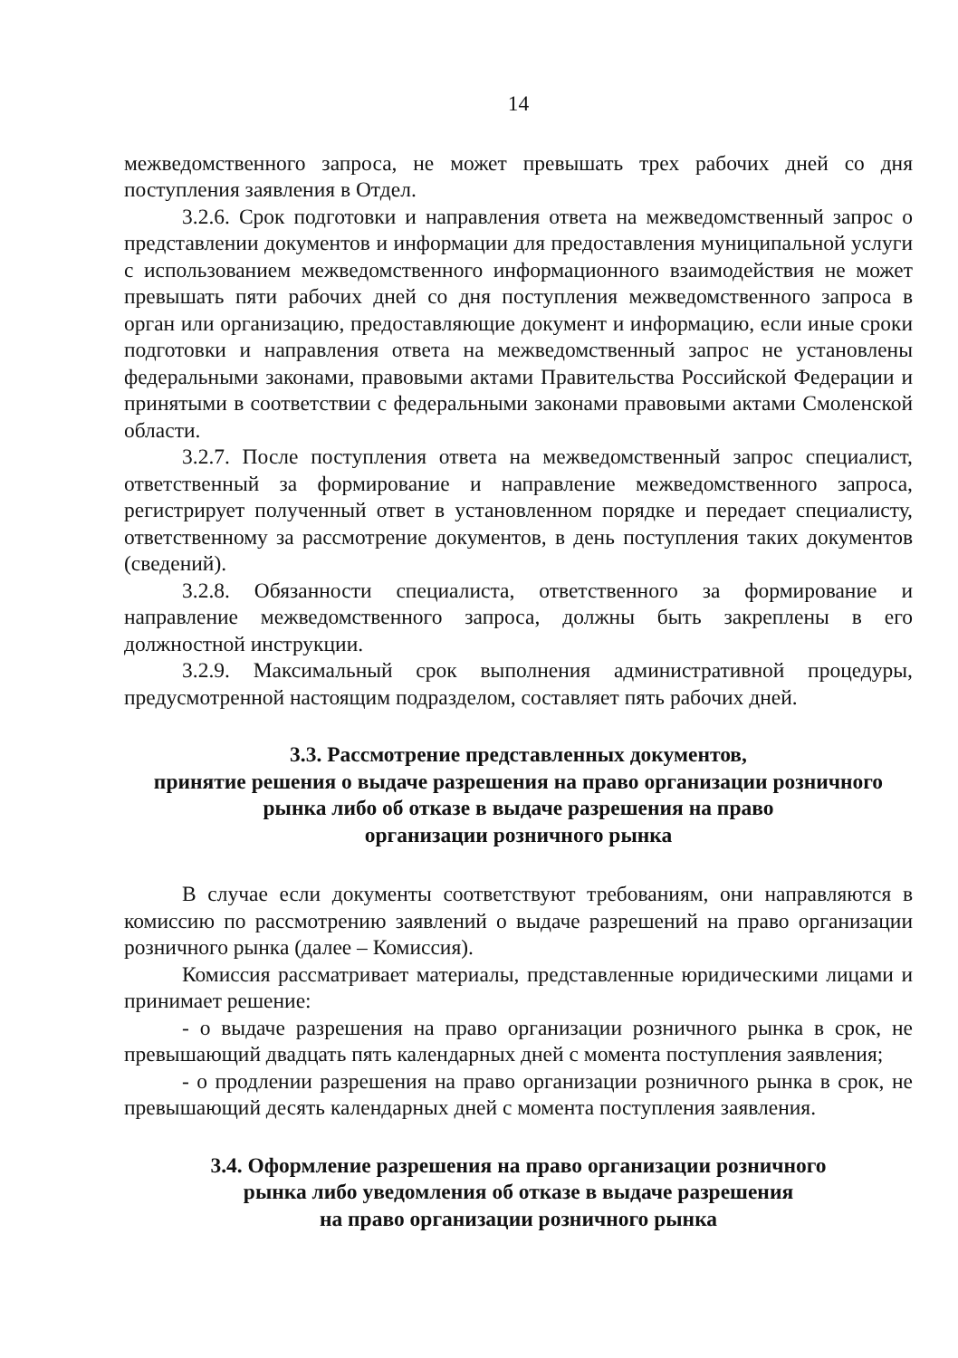14
межведомственного запроса, не может превышать трех рабочих дней со дня поступления заявления в Отдел.
3.2.6. Срок подготовки и направления ответа на межведомственный запрос о представлении документов и информации для предоставления муниципальной услуги с использованием межведомственного информационного взаимодействия не может превышать пяти рабочих дней со дня поступления межведомственного запроса в орган или организацию, предоставляющие документ и информацию, если иные сроки подготовки и направления ответа на межведомственный запрос не установлены федеральными законами, правовыми актами Правительства Российской Федерации и принятыми в соответствии с федеральными законами правовыми актами Смоленской области.
3.2.7. После поступления ответа на межведомственный запрос специалист, ответственный за формирование и направление межведомственного запроса, регистрирует полученный ответ в установленном порядке и передает специалисту, ответственному за рассмотрение документов, в день поступления таких документов (сведений).
3.2.8. Обязанности специалиста, ответственного за формирование и направление межведомственного запроса, должны быть закреплены в его должностной инструкции.
3.2.9. Максимальный срок выполнения административной процедуры, предусмотренной настоящим подразделом, составляет пять рабочих дней.
3.3. Рассмотрение представленных документов,
принятие решения о выдаче разрешения на право организации розничного рынка либо об отказе в выдаче разрешения на право
организации розничного рынка
В случае если документы соответствуют требованиям, они направляются в комиссию по рассмотрению заявлений о выдаче разрешений на право организации розничного рынка (далее – Комиссия).
Комиссия рассматривает материалы, представленные юридическими лицами и принимает решение:
- о выдаче разрешения на право организации розничного рынка в срок, не превышающий двадцать пять календарных дней с момента поступления заявления;
- о продлении разрешения на право организации розничного рынка в срок, не превышающий десять календарных дней с момента поступления заявления.
3.4. Оформление разрешения на право организации розничного
рынка либо уведомления об отказе в выдаче разрешения
на право организации розничного рынка